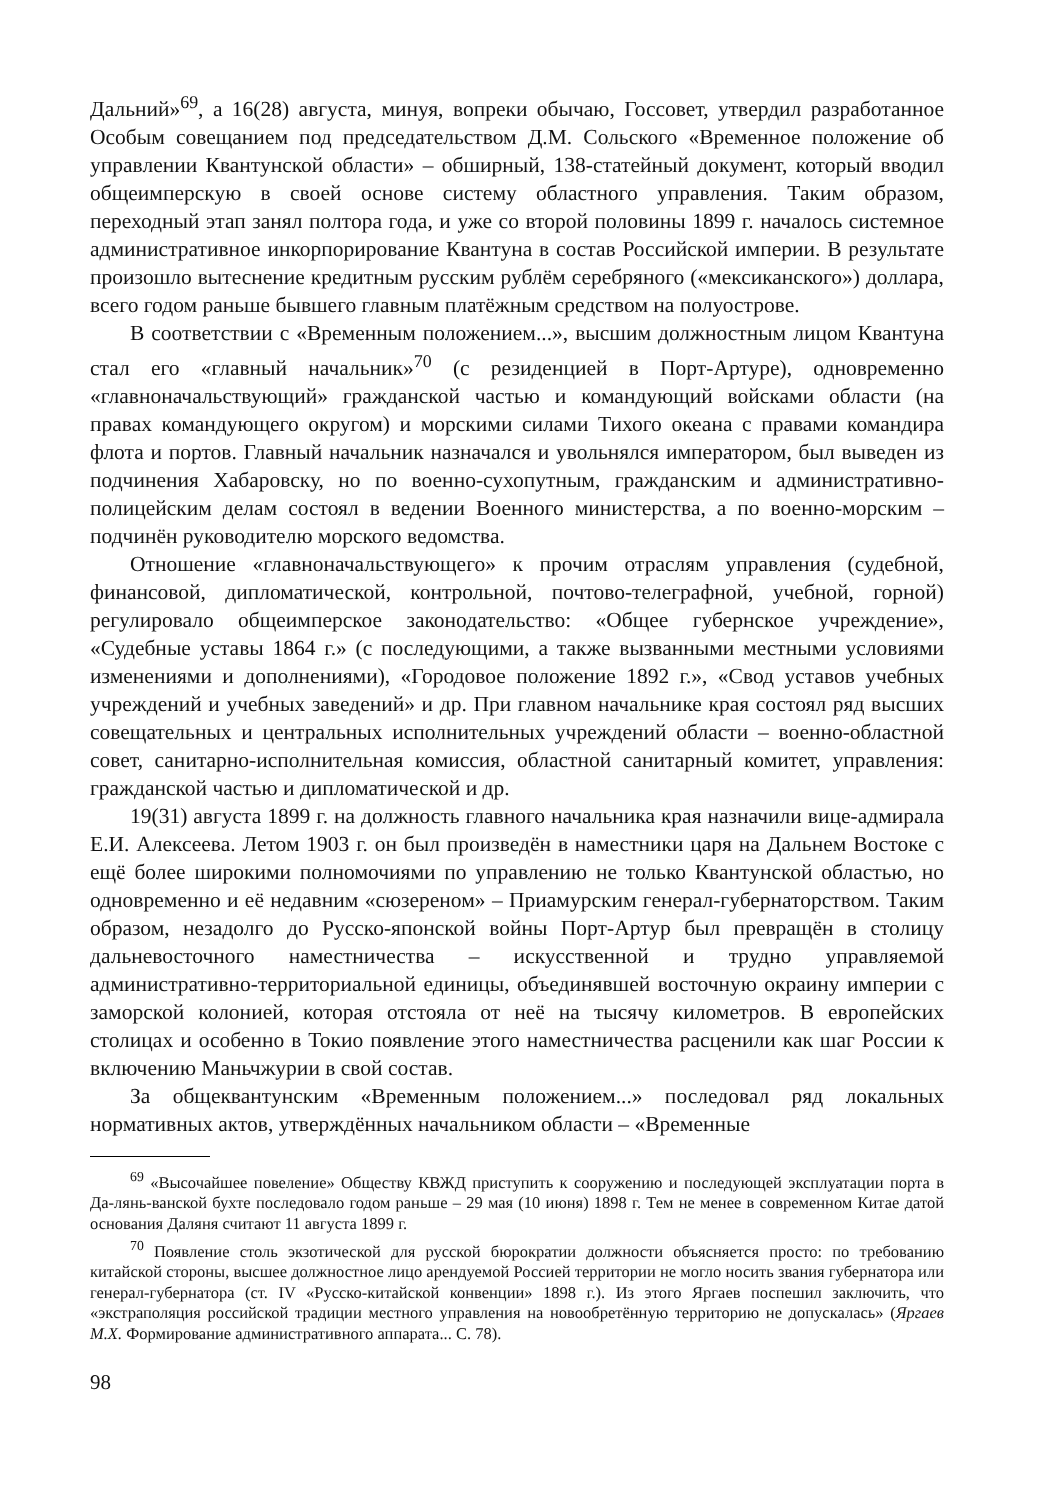Дальний»<sup>69</sup>, а 16(28) августа, минуя, вопреки обычаю, Госсовет, утвердил разработанное Особым совещанием под председательством Д.М. Сольского «Временное положение об управлении Квантунской области» – обширный, 138-статейный документ, который вводил общеимперскую в своей основе систему областного управления. Таким образом, переходный этап занял полтора года, и уже со второй половины 1899 г. началось системное административное инкорпорирование Квантуна в состав Российской империи. В результате произошло вытеснение кредитным русским рублём серебряного («мексиканского») доллара, всего годом раньше бывшего главным платёжным средством на полуострове.
В соответствии с «Временным положением...», высшим должностным лицом Квантуна стал его «главный начальник»<sup>70</sup> (с резиденцией в Порт-Артуре), одновременно «главноначальствующий» гражданской частью и командующий войсками области (на правах командующего округом) и морскими силами Тихого океана с правами командира флота и портов. Главный начальник назначался и увольнялся императором, был выведен из подчинения Хабаровску, но по военно-сухопутным, гражданским и административно-полицейским делам состоял в ведении Военного министерства, а по военно-морским – подчинён руководителю морского ведомства.
Отношение «главноначальствующего» к прочим отраслям управления (судебной, финансовой, дипломатической, контрольной, почтово-телеграфной, учебной, горной) регулировало общеимперское законодательство: «Общее губернское учреждение», «Судебные уставы 1864 г.» (с последующими, а также вызванными местными условиями изменениями и дополнениями), «Городовое положение 1892 г.», «Свод уставов учебных учреждений и учебных заведений» и др. При главном начальнике края состоял ряд высших совещательных и центральных исполнительных учреждений области – военно-областной совет, санитарно-исполнительная комиссия, областной санитарный комитет, управления: гражданской частью и дипломатической и др.
19(31) августа 1899 г. на должность главного начальника края назначили вице-адмирала Е.И. Алексеева. Летом 1903 г. он был произведён в наместники царя на Дальнем Востоке с ещё более широкими полномочиями по управлению не только Квантунской областью, но одновременно и её недавним «сюзереном» – Приамурским генерал-губернаторством. Таким образом, незадолго до Русско-японской войны Порт-Артур был превращён в столицу дальневосточного наместничества – искусственной и трудно управляемой административно-территориальной единицы, объединявшей восточную окраину империи с заморской колонией, которая отстояла от неё на тысячу километров. В европейских столицах и особенно в Токио появление этого наместничества расценили как шаг России к включению Маньчжурии в свой состав.
За общеквантунским «Временным положением...» последовал ряд локальных нормативных актов, утверждённых начальником области – «Временные
<sup>69</sup> «Высочайшее повеление» Обществу КВЖД приступить к сооружению и последующей эксплуатации порта в Да-лянь-ванской бухте последовало годом раньше – 29 мая (10 июня) 1898 г. Тем не менее в современном Китае датой основания Даляня считают 11 августа 1899 г.
<sup>70</sup> Появление столь экзотической для русской бюрократии должности объясняется просто: по требованию китайской стороны, высшее должностное лицо арендуемой Россией территории не могло носить звания губернатора или генерал-губернатора (ст. IV «Русско-китайской конвенции» 1898 г.). Из этого Яргаев поспешил заключить, что «экстраполяция российской традиции местного управления на новообретённую территорию не допускалась» (Яргаев М.Х. Формирование административного аппарата... С. 78).
98